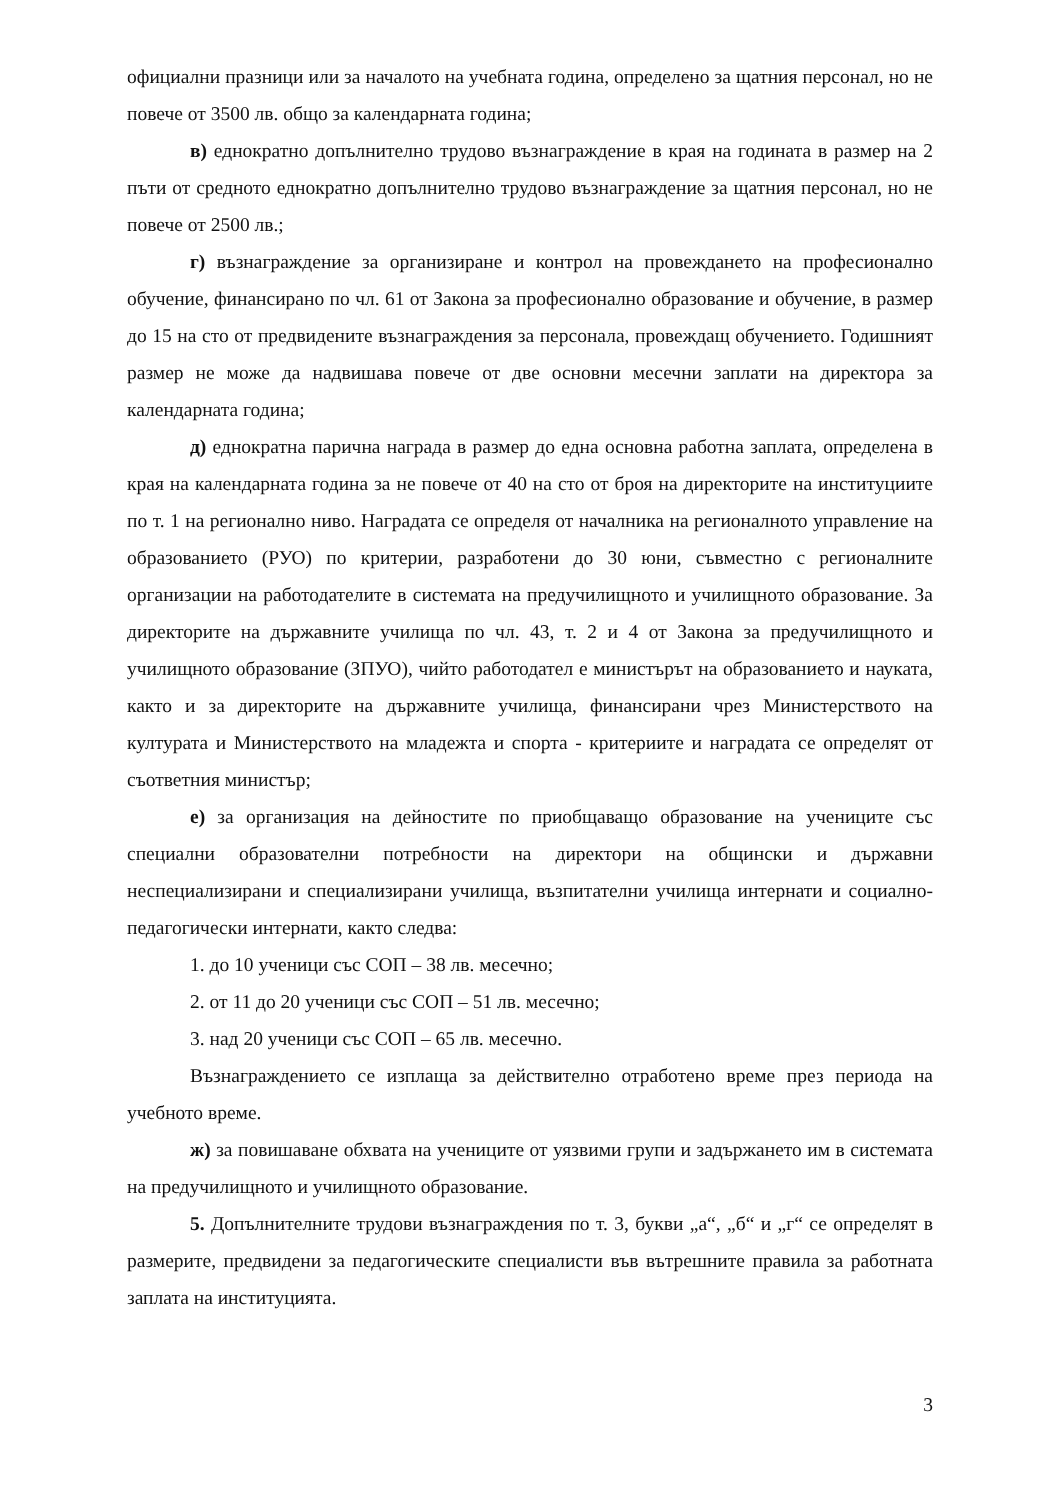официални празници или за началото на учебната година, определено за щатния персонал, но не повече от 3500 лв. общо за календарната година;
в) еднократно допълнително трудово възнаграждение в края на годината в размер на 2 пъти от средното еднократно допълнително трудово възнаграждение за щатния персонал, но не повече от 2500 лв.;
г) възнаграждение за организиране и контрол на провеждането на професионално обучение, финансирано по чл. 61 от Закона за професионално образование и обучение, в размер до 15 на сто от предвидените възнаграждения за персонала, провеждащ обучението. Годишният размер не може да надвишава повече от две основни месечни заплати на директора за календарната година;
д) еднократна парична награда в размер до една основна работна заплата, определена в края на календарната година за не повече от 40 на сто от броя на директорите на институциите по т. 1 на регионално ниво. Наградата се определя от началника на регионалното управление на образованието (РУО) по критерии, разработени до 30 юни, съвместно с регионалните организации на работодателите в системата на предучилищното и училищното образование. За директорите на държавните училища по чл. 43, т. 2 и 4 от Закона за предучилищното и училищното образование (ЗПУО), чийто работодател е министърът на образованието и науката, както и за директорите на държавните училища, финансирани чрез Министерството на културата и Министерството на младежта и спорта - критериите и наградата се определят от съответния министър;
е) за организация на дейностите по приобщаващо образование на учениците със специални образователни потребности на директори на общински и държавни неспециализирани и специализирани училища, възпитателни училища интернати и социално-педагогически интернати, както следва:
1. до 10 ученици със СОП – 38 лв. месечно;
2. от 11 до 20 ученици със СОП – 51 лв. месечно;
3. над 20 ученици със СОП – 65 лв. месечно.
Възнаграждението се изплаща за действително отработено време през периода на учебното време.
ж) за повишаване обхвата на учениците от уязвими групи и задържането им в системата на предучилищното и училищното образование.
5. Допълнителните трудови възнаграждения по т. 3, букви „а“, „б“ и „г“ се определят в размерите, предвидени за педагогическите специалисти във вътрешните правила за работната заплата на институцията.
3